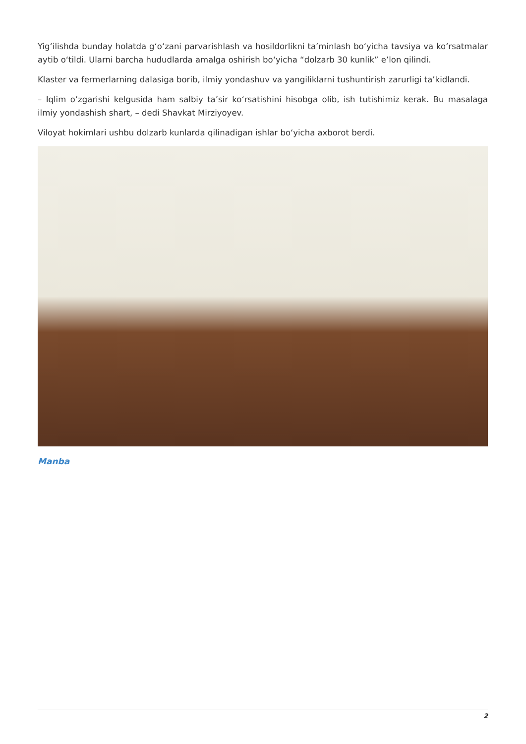Yig‘ilishda bunday holatda g‘o‘zani parvarishlash va hosildorlikni ta’minlash bo‘yicha tavsiya va ko‘rsatmalar aytib o‘tildi. Ularni barcha hududlarda amalga oshirish bo‘yicha “dolzarb 30 kunlik” e’lon qilindi.
Klaster va fermerlarning dalasiga borib, ilmiy yondashuv va yangiliklarni tushuntirish zarurligi ta’kidlandi.
– Iqlim o‘zgarishi kelgusida ham salbiy ta’sir ko‘rsatishini hisobga olib, ish tutishimiz kerak. Bu masalaga ilmiy yondashish shart, – dedi Shavkat Mirziyoyev.
Viloyat hokimlari ushbu dolzarb kunlarda qilinadigan ishlar bo‘yicha axborot berdi.
Manba
2